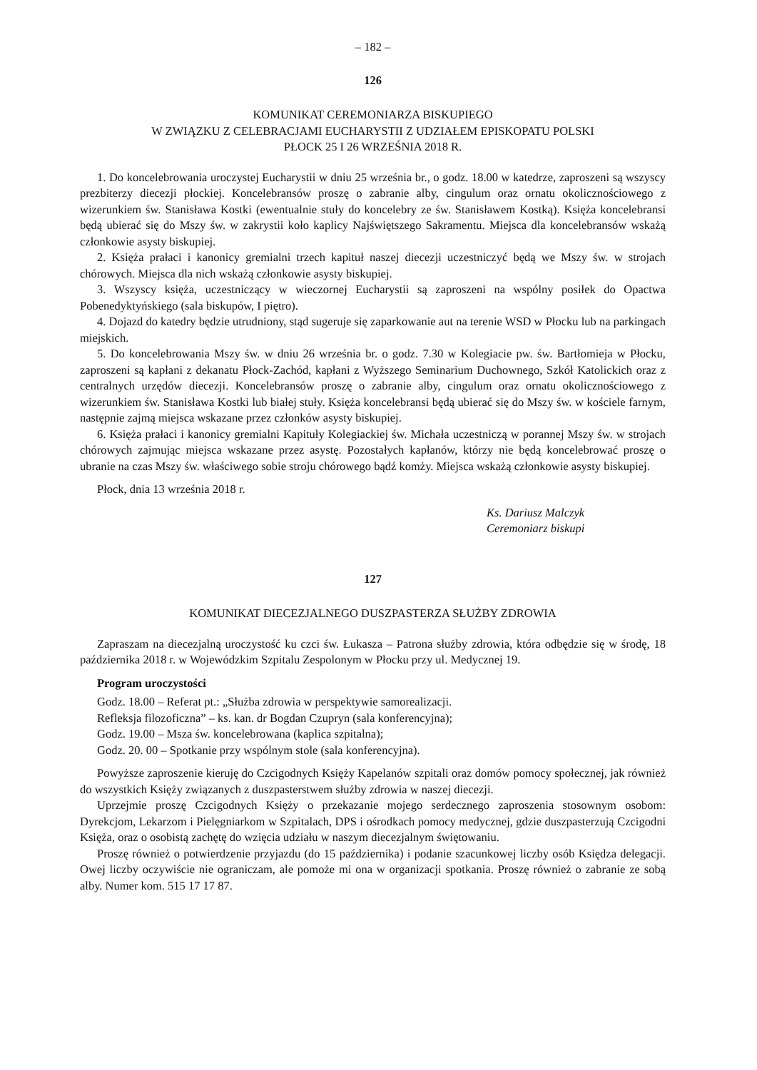– 182 –
126
KOMUNIKAT CEREMONIARZA BISKUPIEGO
W ZWIĄZKU Z CELEBRACJAMI EUCHARYSTII Z UDZIAŁEM EPISKOPATU POLSKI
PŁOCK 25 I 26 WRZEŚNIA 2018 R.
1. Do koncelebrowania uroczystej Eucharystii w dniu 25 września br., o godz. 18.00 w katedrze, zaproszeni są wszyscy prezbiterzy diecezji płockiej. Koncelebransów proszę o zabranie alby, cingulum oraz ornatu okolicznościowego z wizerunkiem św. Stanisława Kostki (ewentualnie stuły do koncelebry ze św. Stanisławem Kostką). Księża koncelebransi będą ubierać się do Mszy św. w zakrystii koło kaplicy Najświętszego Sakramentu. Miejsca dla koncelebransów wskażą członkowie asysty biskupiej.
2. Księża prałaci i kanonicy gremialni trzech kapituł naszej diecezji uczestniczyć będą we Mszy św. w strojach chórowych. Miejsca dla nich wskażą członkowie asysty biskupiej.
3. Wszyscy księża, uczestniczący w wieczornej Eucharystii są zaproszeni na wspólny posiłek do Opactwa Pobenedyktyńskiego (sala biskupów, I piętro).
4. Dojazd do katedry będzie utrudniony, stąd sugeruje się zaparkowanie aut na terenie WSD w Płocku lub na parkingach miejskich.
5. Do koncelebrowania Mszy św. w dniu 26 września br. o godz. 7.30 w Kolegiacie pw. św. Bartłomieja w Płocku, zaproszeni są kapłani z dekanatu Płock-Zachód, kapłani z Wyższego Seminarium Duchownego, Szkół Katolickich oraz z centralnych urzędów diecezji. Koncelebransów proszę o zabranie alby, cingulum oraz ornatu okolicznościowego z wizerunkiem św. Stanisława Kostki lub białej stuły. Księża koncelebransi będą ubierać się do Mszy św. w kościele farnym, następnie zajmą miejsca wskazane przez członków asysty biskupiej.
6. Księża prałaci i kanonicy gremialni Kapituły Kolegiackiej św. Michała uczestniczą w porannej Mszy św. w strojach chórowych zajmując miejsca wskazane przez asystę. Pozostałych kapłanów, którzy nie będą koncelebrować proszę o ubranie na czas Mszy św. właściwego sobie stroju chórowego bądź komży. Miejsca wskażą członkowie asysty biskupiej.
Płock, dnia 13 września 2018 r.
Ks. Dariusz Malczyk
Ceremoniarz biskupi
127
KOMUNIKAT DIECEZJALNEGO DUSZPASTERZA SŁUŻBY ZDROWIA
Zapraszam na diecezjalną uroczystość ku czci św. Łukasza – Patrona służby zdrowia, która odbędzie się w środę, 18 października 2018 r. w Wojewódzkim Szpitalu Zespolonym w Płocku przy ul. Medycznej 19.
Program uroczystości
Godz. 18.00 – Referat pt.: „Służba zdrowia w perspektywie samorealizacji.
Refleksja filozoficzna” – ks. kan. dr Bogdan Czupryn (sala konferencyjna);
Godz. 19.00 – Msza św. koncelebrowana (kaplica szpitalna);
Godz. 20. 00 – Spotkanie przy wspólnym stole (sala konferencyjna).
Powyższe zaproszenie kieruję do Czcigodnych Księży Kapelanów szpitali oraz domów pomocy społecznej, jak również do wszystkich Księży związanych z duszpasterstwem służby zdrowia w naszej diecezji.
Uprzejmie proszę Czcigodnych Księży o przekazanie mojego serdecznego zaproszenia stosownym osobom: Dyrekcjom, Lekarzom i Pielęgniarkom w Szpitalach, DPS i ośrodkach pomocy medycznej, gdzie duszpasterzują Czcigodni Księża, oraz o osobistą zachętę do wzięcia udziału w naszym diecezjalnym świętowaniu.
Proszę również o potwierdzenie przyjazdu (do 15 października) i podanie szacunkowej liczby osób Księdza delegacji. Owej liczby oczywiście nie ograniczam, ale pomoże mi ona w organizacji spotkania. Proszę również o zabranie ze sobą alby. Numer kom. 515 17 17 87.